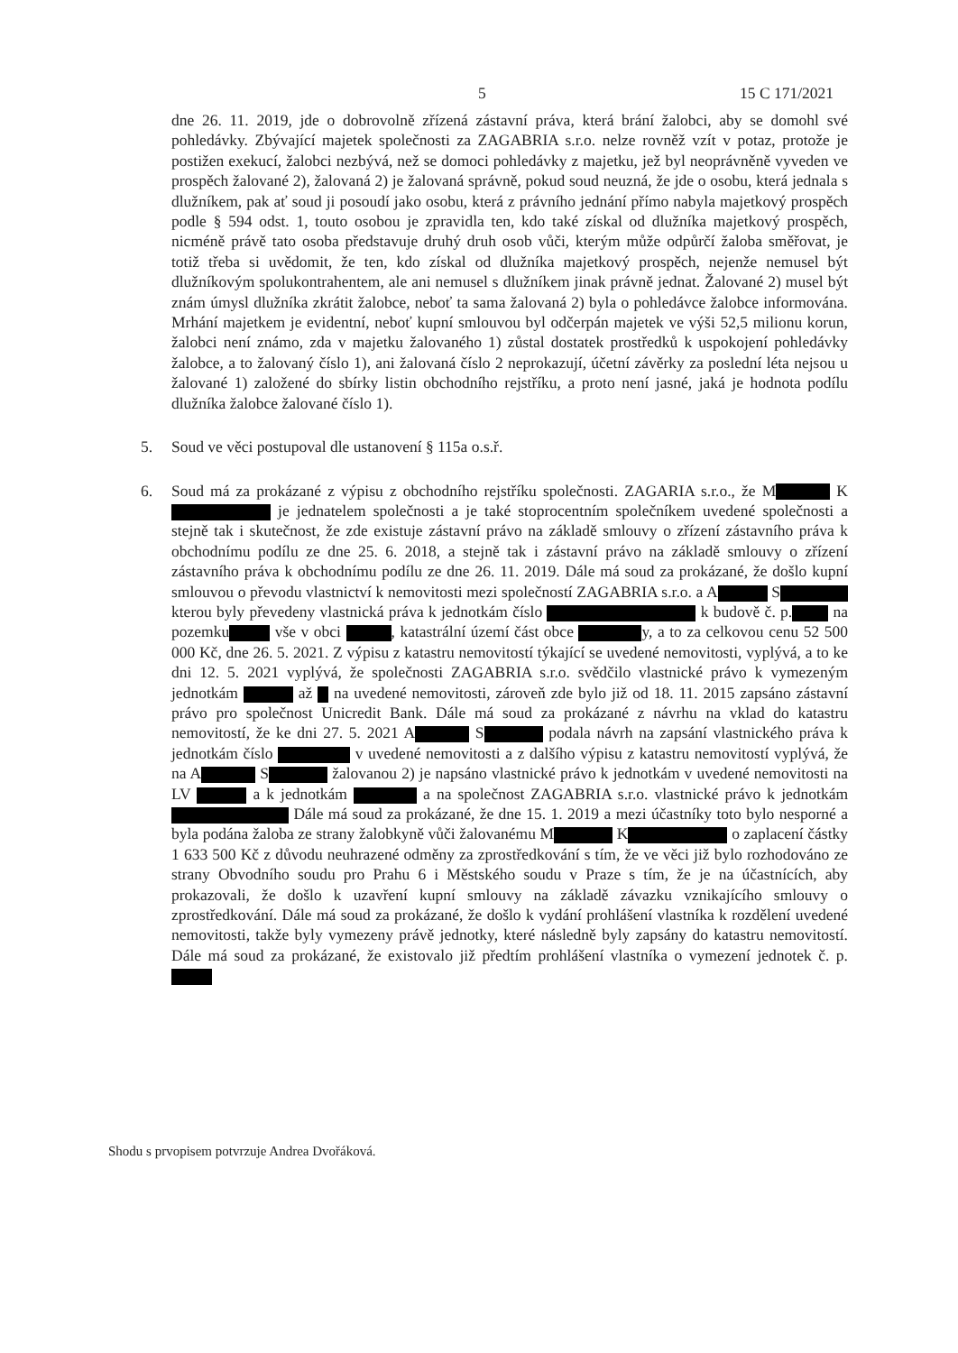5 15 C 171/2021
dne 26. 11. 2019, jde o dobrovolně zřízená zástavní práva, která brání žalobci, aby se domohl své pohledávky. Zbývající majetek společnosti za ZAGABRIA s.r.o. nelze rovněž vzít v potaz, protože je postižen exekucí, žalobci nezbývá, než se domoci pohledávky z majetku, jež byl neoprávněně vyveden ve prospěch žalované 2), žalovaná 2) je žalovaná správně, pokud soud neuzná, že jde o osobu, která jednala s dlužníkem, pak ať soud ji posoudí jako osobu, která z právního jednání přímo nabyla majetkový prospěch podle § 594 odst. 1, touto osobou je zpravidla ten, kdo také získal od dlužníka majetkový prospěch, nicméně právě tato osoba představuje druhý druh osob vůči, kterým může odpůrčí žaloba směřovat, je totiž třeba si uvědomit, že ten, kdo získal od dlužníka majetkový prospěch, nejenže nemusel být dlužníkovým spolukontrahentem, ale ani nemusel s dlužníkem jinak právně jednat. Žalované 2) musel být znám úmysl dlužníka zkrátit žalobce, neboť ta sama žalovaná 2) byla o pohledávce žalobce informována. Mrhání majetkem je evidentní, neboť kupní smlouvou byl odčerpán majetek ve výši 52,5 milionu korun, žalobci není známo, zda v majetku žalovaného 1) zůstal dostatek prostředků k uspokojení pohledávky žalobce, a to žalovaný číslo 1), ani žalovaná číslo 2 neprokazují, účetní závěrky za poslední léta nejsou u žalované 1) založené do sbírky listin obchodního rejstříku, a proto není jasné, jaká je hodnota podílu dlužníka žalobce žalované číslo 1).
5. Soud ve věci postupoval dle ustanovení § 115a o.s.ř.
6. Soud má za prokázané z výpisu z obchodního rejstříku společnosti. ZAGARIA s.r.o., že M K je jednatelem společnosti a je také stoprocentním společníkem uvedené společnosti a stejně tak i skutečnost, že zde existuje zástavní právo na základě smlouvy o zřízení zástavního práva k obchodnímu podílu ze dne 25. 6. 2018, a stejně tak i zástavní právo na základě smlouvy o zřízení zástavního práva k obchodnímu podílu ze dne 26. 11. 2019. Dále má soud za prokázané, že došlo kupní smlouvou o převodu vlastnictví k nemovitosti mezi společností ZAGABRIA s.r.o. a A S kterou byly převedeny vlastnická práva k jednotkám číslo k budově č. p. na pozemku vše v obci , katastrální území část obce y, a to za celkovou cenu 52 500 000 Kč, dne 26. 5. 2021. Z výpisu z katastru nemovitostí týkající se uvedené nemovitosti, vyplývá, a to ke dni 12. 5. 2021 vyplývá, že společnosti ZAGABRIA s.r.o. svědčilo vlastnické právo k vymezeným jednotkám až na uvedené nemovitosti, zároveň zde bylo již od 18. 11. 2015 zapsáno zástavní právo pro společnost Unicredit Bank. Dále má soud za prokázané z návrhu na vklad do katastru nemovitostí, že ke dni 27. 5. 2021 A S podala návrh na zapsání vlastnického práva k jednotkám číslo v uvedené nemovitosti a z dalšího výpisu z katastru nemovitostí vyplývá, že na A S žalovanou 2) je napsáno vlastnické právo k jednotkám v uvedené nemovitosti na LV a k jednotkám a na společnost ZAGABRIA s.r.o. vlastnické právo k jednotkám Dále má soud za prokázané, že dne 15. 1. 2019 a mezi účastníky toto bylo nesporné a byla podána žaloba ze strany žalobkyně vůči žalovanému M K o zaplacení částky 1 633 500 Kč z důvodu neuhrazené odměny za zprostředkování s tím, že ve věci již bylo rozhodováno ze strany Obvodního soudu pro Prahu 6 i Městského soudu v Praze s tím, že je na účastnících, aby prokazovali, že došlo k uzavření kupní smlouvy na základě závazku vznikajícího smlouvy o zprostředkování. Dále má soud za prokázané, že došlo k vydání prohlášení vlastníka k rozdělení uvedené nemovitosti, takže byly vymezeny právě jednotky, které následně byly zapsány do katastru nemovitostí. Dále má soud za prokázané, že existovalo již předtím prohlášení vlastníka o vymezení jednotek č. p.
Shodu s prvopisem potvrzuje Andrea Dvořáková.